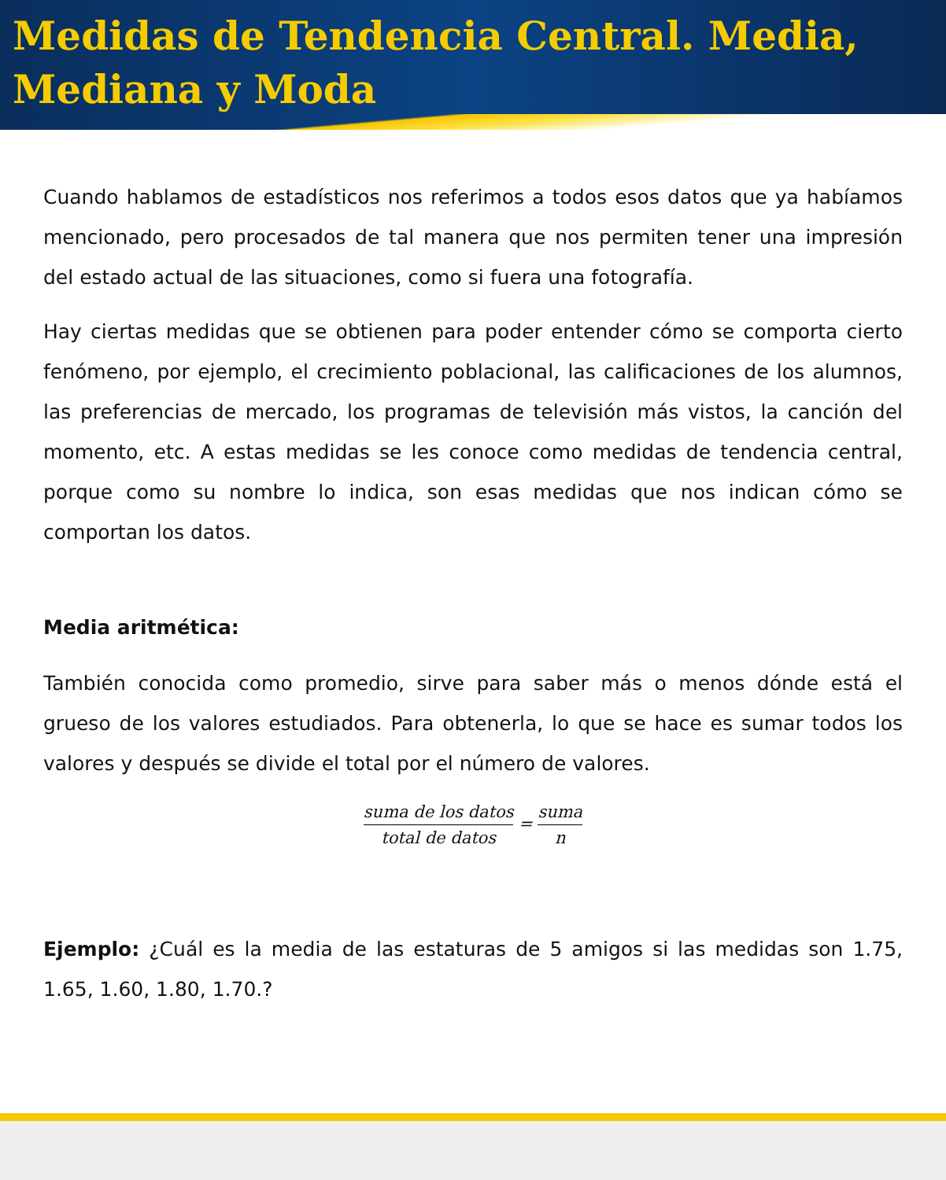Medidas de Tendencia Central. Media, Mediana y Moda
Cuando hablamos de estadísticos nos referimos a todos esos datos que ya habíamos mencionado, pero procesados de tal manera que nos permiten tener una impresión del estado actual de las situaciones, como si fuera una fotografía.
Hay ciertas medidas que se obtienen para poder entender cómo se comporta cierto fenómeno, por ejemplo, el crecimiento poblacional, las calificaciones de los alumnos, las preferencias de mercado, los programas de televisión más vistos, la canción del momento, etc. A estas medidas se les conoce como medidas de tendencia central, porque como su nombre lo indica, son esas medidas que nos indican cómo se comportan los datos.
Media aritmética:
También conocida como promedio, sirve para saber más o menos dónde está el grueso de los valores estudiados. Para obtenerla, lo que se hace es sumar todos los valores y después se divide el total por el número de valores.
suma de los datos total de datos = suma n
Ejemplo: ¿Cuál es la media de las estaturas de 5 amigos si las medidas son 1.75, 1.65, 1.60, 1.80, 1.70.?